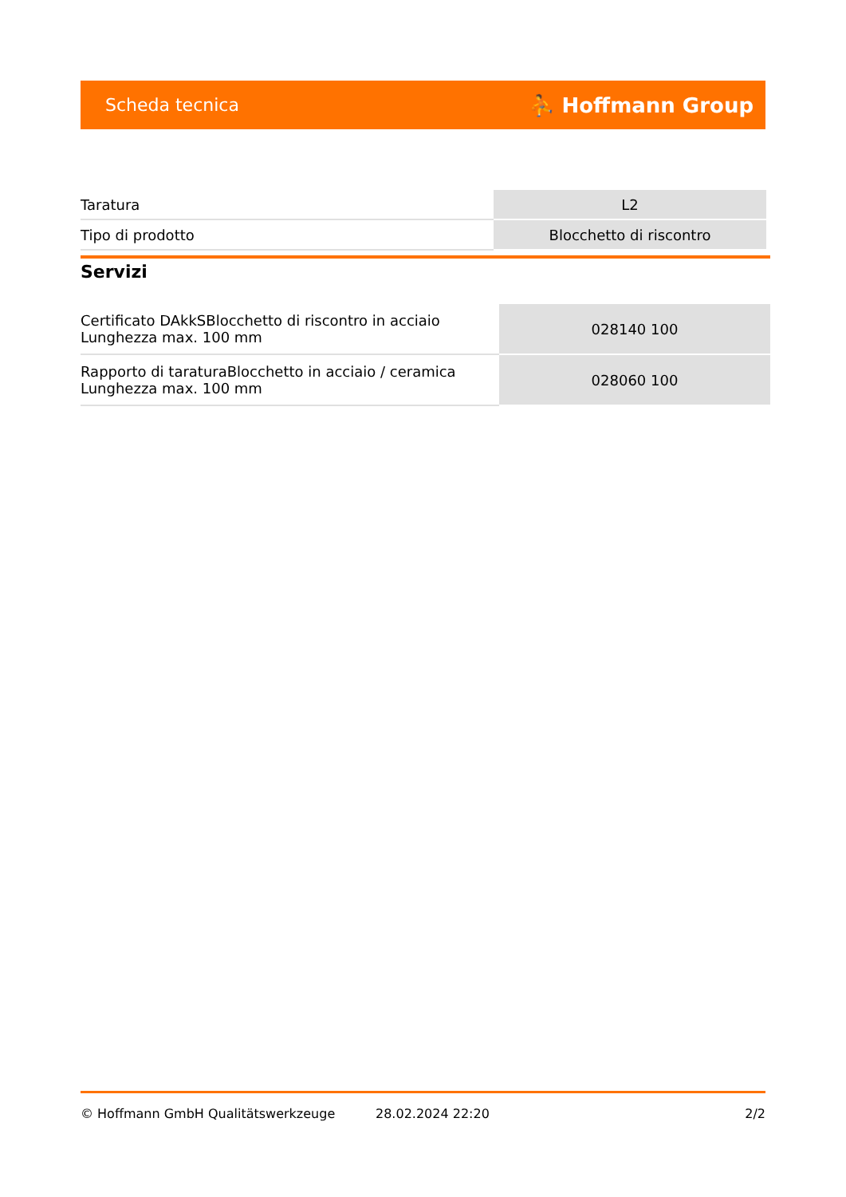Scheda tecnica ⛹ Hoffmann Group
| Taratura | L2 |
| Tipo di prodotto | Blocchetto di riscontro |
Servizi
| Certificato DAkkSBlocchetto di riscontro in acciaio Lunghezza max. 100 mm | 028140 100 |
| Rapporto di taraturaBlocchetto in acciaio / ceramica Lunghezza max. 100 mm | 028060 100 |
© Hoffmann GmbH Qualitätswerkzeuge 28.02.2024 22:20 2/2